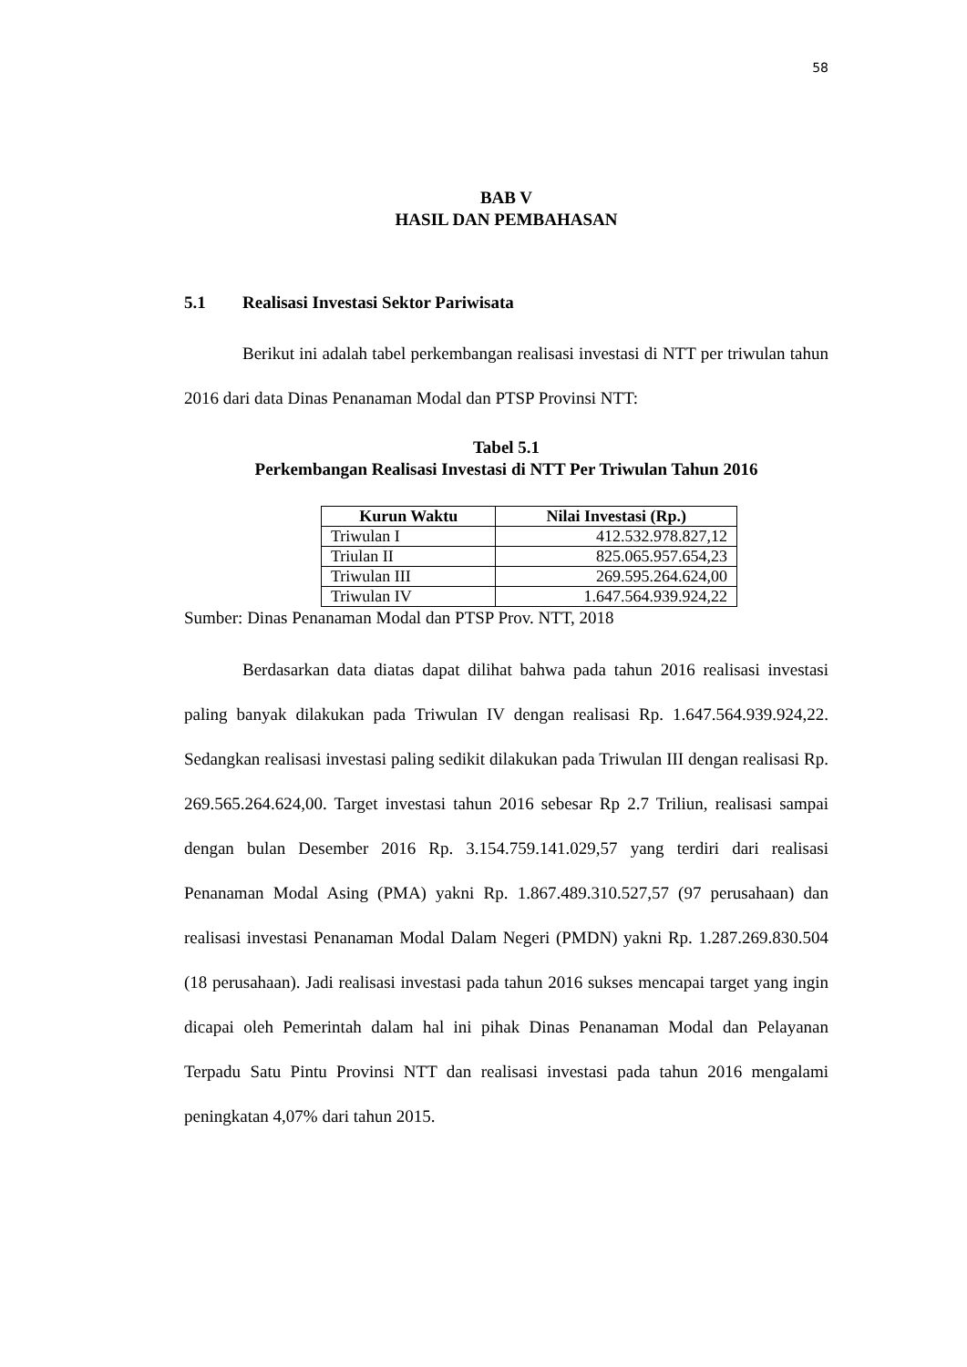58
BAB V
HASIL DAN PEMBAHASAN
5.1 Realisasi Investasi Sektor Pariwisata
Berikut ini adalah tabel perkembangan realisasi investasi di NTT per triwulan tahun 2016 dari data Dinas Penanaman Modal dan PTSP Provinsi NTT:
Tabel 5.1
Perkembangan Realisasi Investasi di NTT Per Triwulan Tahun 2016
| Kurun Waktu | Nilai Investasi (Rp.) |
| --- | --- |
| Triwulan I | 412.532.978.827,12 |
| Triulan II | 825.065.957.654,23 |
| Triwulan III | 269.595.264.624,00 |
| Triwulan IV | 1.647.564.939.924,22 |
Sumber: Dinas Penanaman Modal dan PTSP Prov. NTT, 2018
Berdasarkan data diatas dapat dilihat bahwa pada tahun 2016 realisasi investasi paling banyak dilakukan pada Triwulan IV dengan realisasi Rp. 1.647.564.939.924,22. Sedangkan realisasi investasi paling sedikit dilakukan pada Triwulan III dengan realisasi Rp. 269.565.264.624,00. Target investasi tahun 2016 sebesar Rp 2.7 Triliun, realisasi sampai dengan bulan Desember 2016 Rp. 3.154.759.141.029,57 yang terdiri dari realisasi Penanaman Modal Asing (PMA) yakni Rp. 1.867.489.310.527,57 (97 perusahaan) dan realisasi investasi Penanaman Modal Dalam Negeri (PMDN) yakni Rp. 1.287.269.830.504 (18 perusahaan). Jadi realisasi investasi pada tahun 2016 sukses mencapai target yang ingin dicapai oleh Pemerintah dalam hal ini pihak Dinas Penanaman Modal dan Pelayanan Terpadu Satu Pintu Provinsi NTT dan realisasi investasi pada tahun 2016 mengalami peningkatan 4,07% dari tahun 2015.